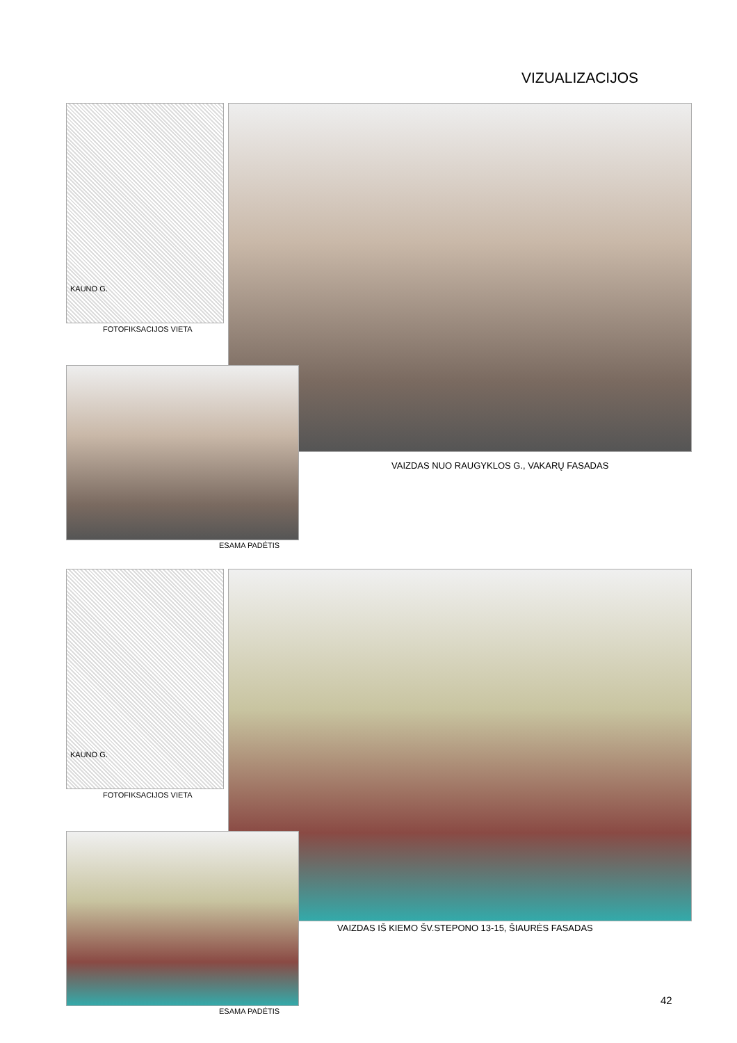VIZUALIZACIJOS
KAUNO G.
FOTOFIKSACIJOS VIETA
VAIZDAS NUO RAUGYKLOS G., VAKARŲ FASADAS
ESAMA PADĖTIS
KAUNO G.
FOTOFIKSACIJOS VIETA
VAIZDAS IŠ KIEMO ŠV.STEPONO 13-15, ŠIAURĖS FASADAS
ESAMA PADĖTIS
42